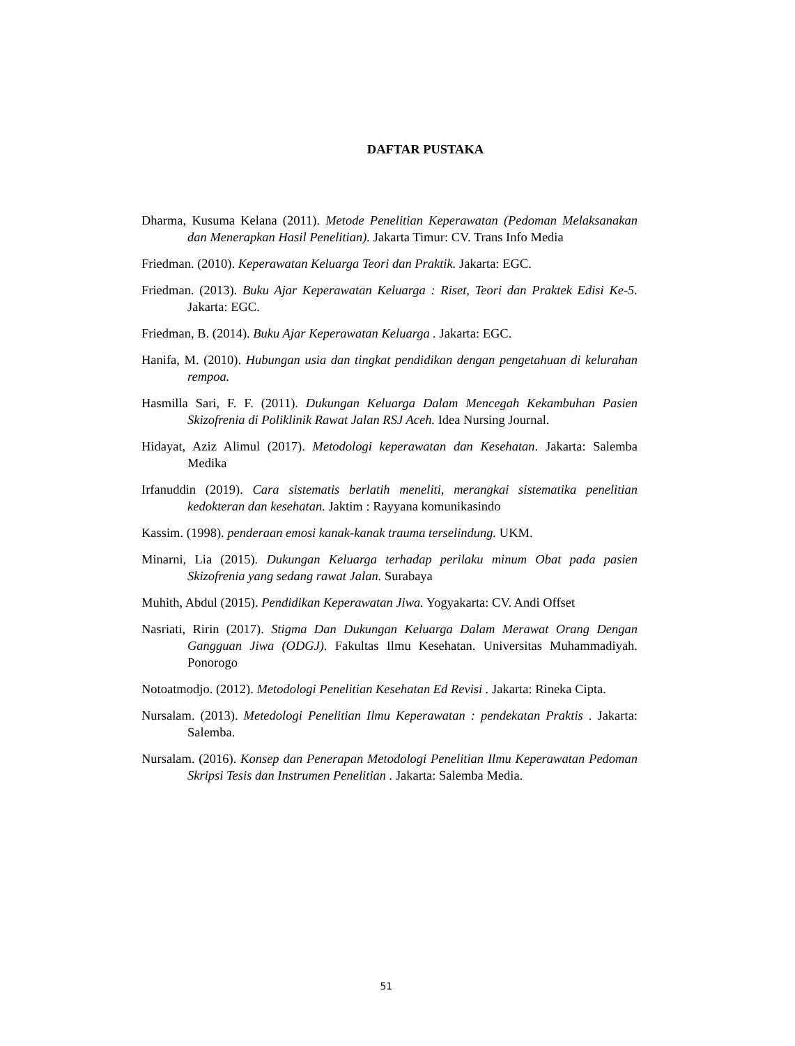DAFTAR PUSTAKA
Dharma, Kusuma Kelana (2011). Metode Penelitian Keperawatan (Pedoman Melaksanakan dan Menerapkan Hasil Penelitian). Jakarta Timur: CV. Trans Info Media
Friedman. (2010). Keperawatan Keluarga Teori dan Praktik. Jakarta: EGC.
Friedman. (2013). Buku Ajar Keperawatan Keluarga : Riset, Teori dan Praktek Edisi Ke-5. Jakarta: EGC.
Friedman, B. (2014). Buku Ajar Keperawatan Keluarga . Jakarta: EGC.
Hanifa, M. (2010). Hubungan usia dan tingkat pendidikan dengan pengetahuan di kelurahan rempoa.
Hasmilla Sari, F. F. (2011). Dukungan Keluarga Dalam Mencegah Kekambuhan Pasien Skizofrenia di Poliklinik Rawat Jalan RSJ Aceh. Idea Nursing Journal.
Hidayat, Aziz Alimul (2017). Metodologi keperawatan dan Kesehatan. Jakarta: Salemba Medika
Irfanuddin (2019). Cara sistematis berlatih meneliti, merangkai sistematika penelitian kedokteran dan kesehatan. Jaktim : Rayyana komunikasindo
Kassim. (1998). penderaan emosi kanak-kanak trauma terselindung. UKM.
Minarni, Lia (2015). Dukungan Keluarga terhadap perilaku minum Obat pada pasien Skizofrenia yang sedang rawat Jalan. Surabaya
Muhith, Abdul (2015). Pendidikan Keperawatan Jiwa. Yogyakarta: CV. Andi Offset
Nasriati, Ririn (2017). Stigma Dan Dukungan Keluarga Dalam Merawat Orang Dengan Gangguan Jiwa (ODGJ). Fakultas Ilmu Kesehatan. Universitas Muhammadiyah. Ponorogo
Notoatmodjo. (2012). Metodologi Penelitian Kesehatan Ed Revisi . Jakarta: Rineka Cipta.
Nursalam. (2013). Metedologi Penelitian Ilmu Keperawatan : pendekatan Praktis . Jakarta: Salemba.
Nursalam. (2016). Konsep dan Penerapan Metodologi Penelitian Ilmu Keperawatan Pedoman Skripsi Tesis dan Instrumen Penelitian . Jakarta: Salemba Media.
51